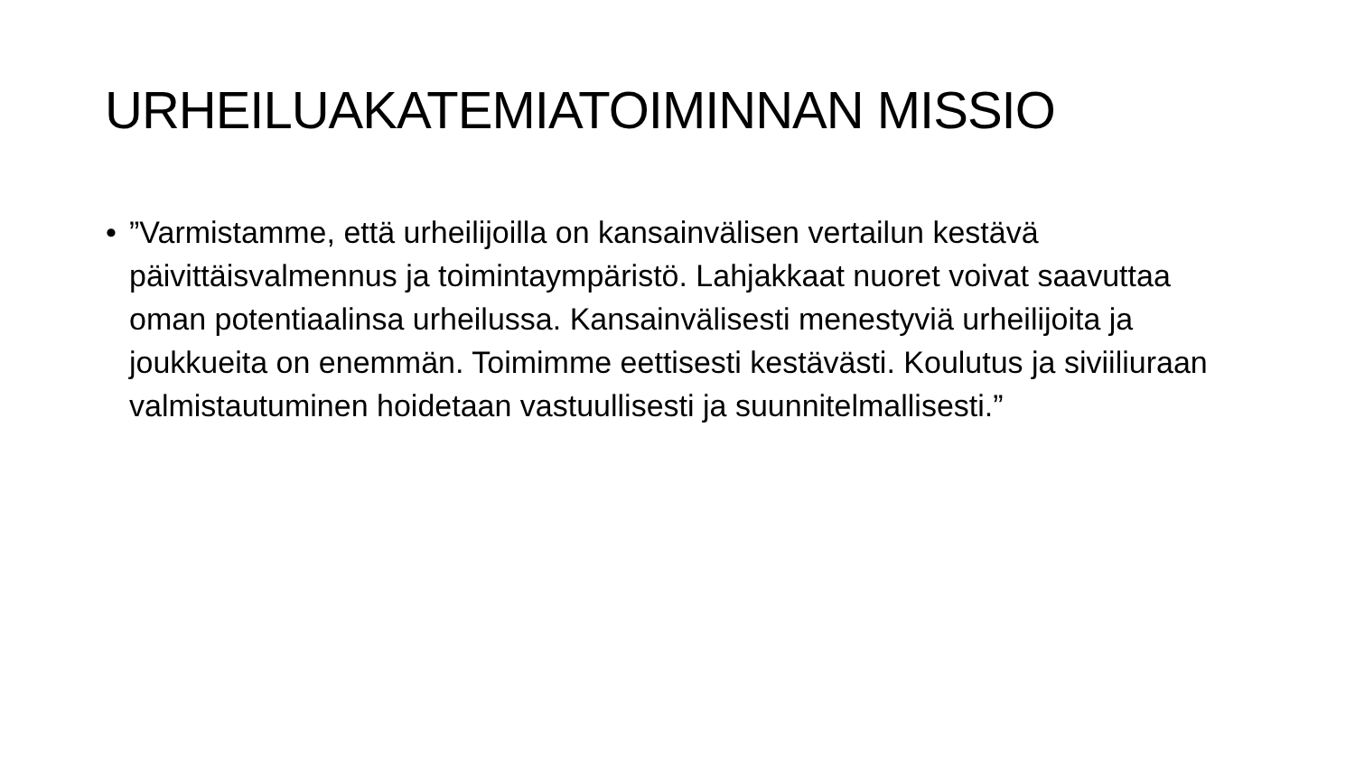URHEILUAKATEMIATOIMINNAN MISSIO
•”Varmistamme, että urheilijoilla on kansainvälisen vertailun kestävä päivittäisvalmennus ja toimintaympäristö. Lahjakkaat nuoret voivat saavuttaa oman potentiaalinsa urheilussa. Kansainvälisesti menestyviä urheilijoita ja joukkueita on enemmän. Toimimme eettisesti kestävästi. Koulutus ja siviiliuraan valmistautuminen hoidetaan vastuullisesti ja suunnitelmallisesti.”